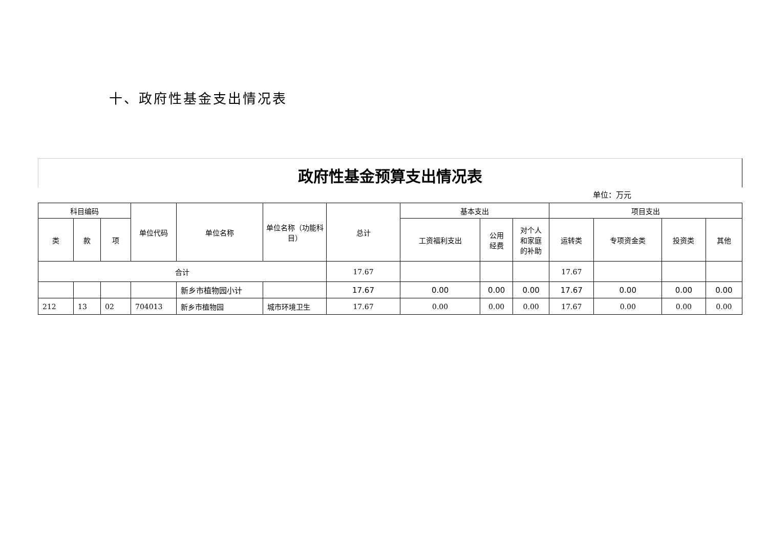十、政府性基金支出情况表
政府性基金预算支出情况表
单位：万元
| 科目编码 | | | 单位代码 | 单位名称 | 单位名称（功能科目） | 总计 | 基本支出 | | | 项目支出 | | | |
| --- | --- | --- | --- | --- | --- | --- | --- | --- | --- | --- | --- | --- | --- |
| 类 | 款 | 项 | | | | | 工资福利支出 | 公用 经费 | 对个人 和家庭 的补助 | 运转类 | 专项资金类 | 投资类 | 其他 |
| 合计 | | | | | | 17.67 | | | | 17.67 | | | |
| | | | | 新乡市植物园小计 | | 17.67 | 0.00 | 0.00 | 0.00 | 17.67 | 0.00 | 0.00 | 0.00 |
| 212 | 13 | 02 | 704013 | 新乡市植物园 | 城市环境卫生 | 17.67 | 0.00 | 0.00 | 0.00 | 17.67 | 0.00 | 0.00 | 0.00 |